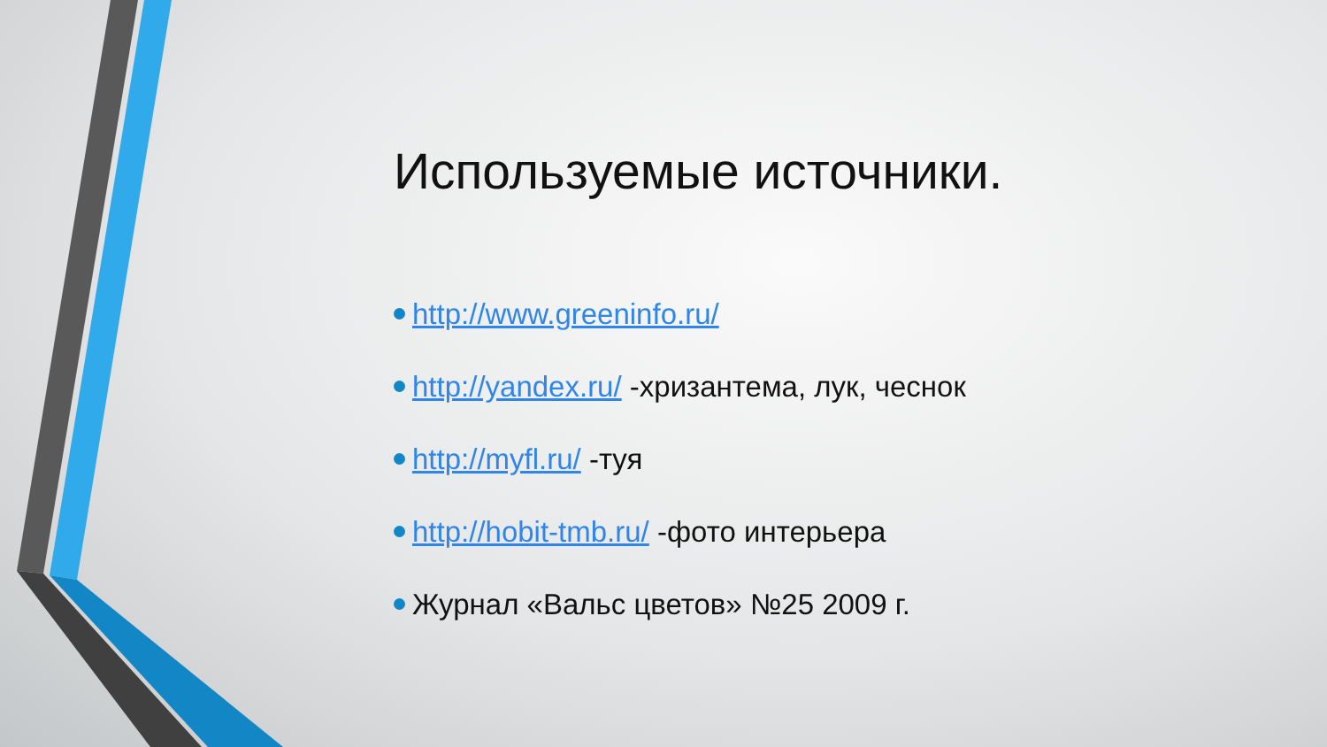Используемые источники.
http://www.greeninfo.ru/
http://yandex.ru/ -хризантема, лук, чеснок
http://myfl.ru/ -туя
http://hobit-tmb.ru/ -фото интерьера
Журнал «Вальс цветов» №25 2009 г.